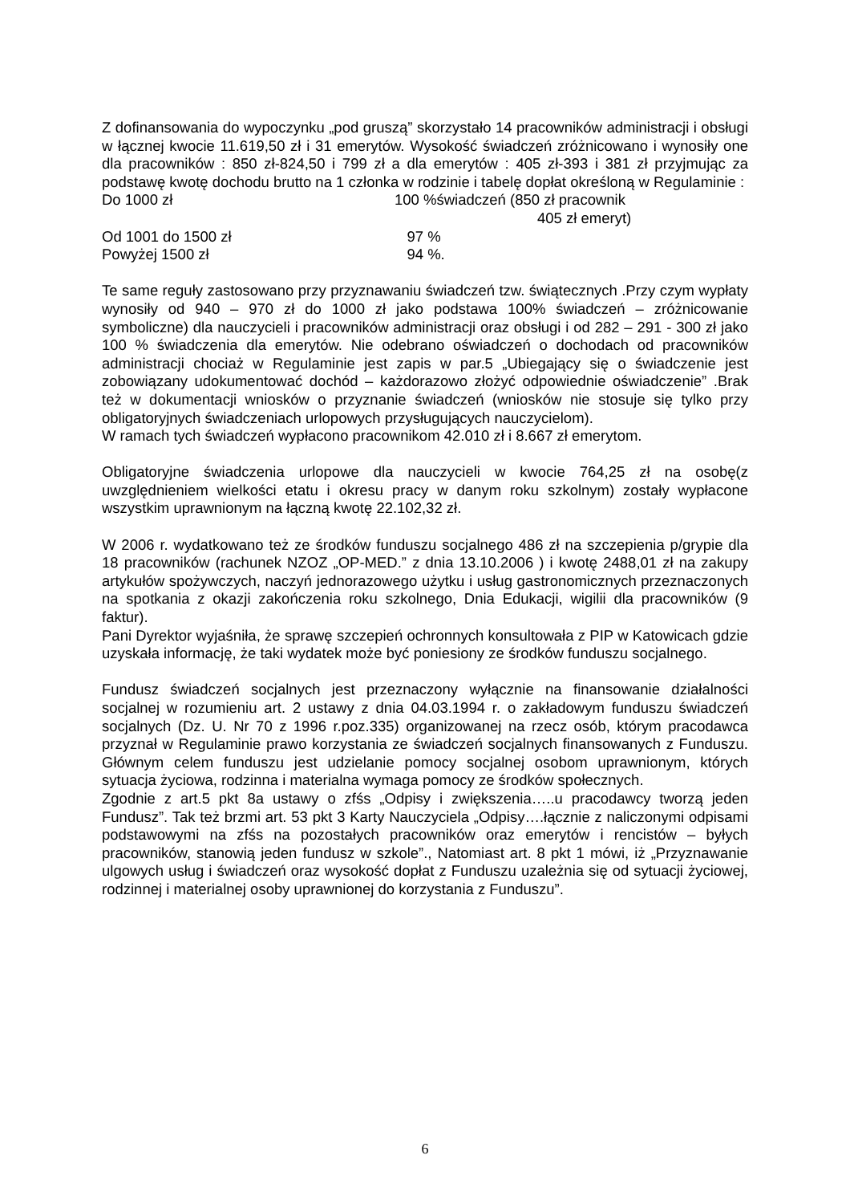Z dofinansowania do wypoczynku „pod gruszą” skorzystało 14 pracowników administracji i obsługi w łącznej kwocie 11.619,50 zł i 31 emerytów. Wysokość świadczeń zróżnicowano i wynosiły one dla pracowników : 850 zł-824,50 i 799 zł a dla emerytów : 405 zł-393 i 381 zł przyjmując za podstawę kwotę dochodu brutto na 1 członka w rodzinie i tabelę dopłat określoną w Regulaminie :
Do 1000 zł 100 %świadczeń (850 zł pracownik
405 zł emeryt)
Od 1001 do 1500 zł 97 %
Powyżej 1500 zł 94 %.
Te same reguły zastosowano przy przyznawaniu świadczeń tzw. świątecznych .Przy czym wypłaty wynosiły od 940 – 970 zł do 1000 zł jako podstawa 100% świadczeń – zróżnicowanie symboliczne) dla nauczycieli i pracowników administracji oraz obsługi i od 282 – 291 - 300 zł jako 100 % świadczenia dla emerytów. Nie odebrano oświadczeń o dochodach od pracowników administracji chociaż w Regulaminie jest zapis w par.5 „Ubiegający się o świadczenie jest zobowiązany udokumentować dochód – każdorazowo złożyć odpowiednie oświadczenie” .Brak też w dokumentacji wniosków o przyznanie świadczeń (wniosków nie stosuje się tylko przy obligatoryjnych świadczeniach urlopowych przysługujących nauczycielom).
W ramach tych świadczeń wypłacono pracownikom 42.010 zł i 8.667 zł emerytom.
Obligatoryjne świadczenia urlopowe dla nauczycieli w kwocie 764,25 zł na osobę(z uwzględnieniem wielkości etatu i okresu pracy w danym roku szkolnym) zostały wypłacone wszystkim uprawnionym na łączną kwotę 22.102,32 zł.
W 2006 r. wydatkowano też ze środków funduszu socjalnego 486 zł na szczepienia p/grypie dla 18 pracowników (rachunek NZOZ „OP-MED.” z dnia 13.10.2006 ) i kwotę 2488,01 zł na zakupy artykułów spożywczych, naczyń jednorazowego użytku i usług gastronomicznych przeznaczonych na spotkania z okazji zakończenia roku szkolnego, Dnia Edukacji, wigilii dla pracowników (9 faktur).
Pani Dyrektor wyjaśniła, że sprawę szczepień ochronnych konsultowała z PIP w Katowicach gdzie uzyskała informację, że taki wydatek może być poniesiony ze środków funduszu socjalnego.
Fundusz świadczeń socjalnych jest przeznaczony wyłącznie na finansowanie działalności socjalnej w rozumieniu art. 2 ustawy z dnia 04.03.1994 r. o zakładowym funduszu świadczeń socjalnych (Dz. U. Nr 70 z 1996 r.poz.335) organizowanej na rzecz osób, którym pracodawca przyznał w Regulaminie prawo korzystania ze świadczeń socjalnych finansowanych z Funduszu. Głównym celem funduszu jest udzielanie pomocy socjalnej osobom uprawnionym, których sytuacja życiowa, rodzinna i materialna wymaga pomocy ze środków społecznych.
Zgodnie z art.5 pkt 8a ustawy o zfśs „Odpisy i zwiększenia…..u pracodawcy tworzą jeden Fundusz”. Tak też brzmi art. 53 pkt 3 Karty Nauczyciela „Odpisy….łącznie z naliczonymi odpisami podstawowymi na zfśs na pozostałych pracowników oraz emerytów i rencistów – byłych pracowników, stanowią jeden fundusz w szkole”., Natomiast art. 8 pkt 1 mówi, iż „Przyznawanie ulgowych usług i świadczeń oraz wysokość dopłat z Funduszu uzależnia się od sytuacji życiowej, rodzinnej i materialnej osoby uprawnionej do korzystania z Funduszu”.
6